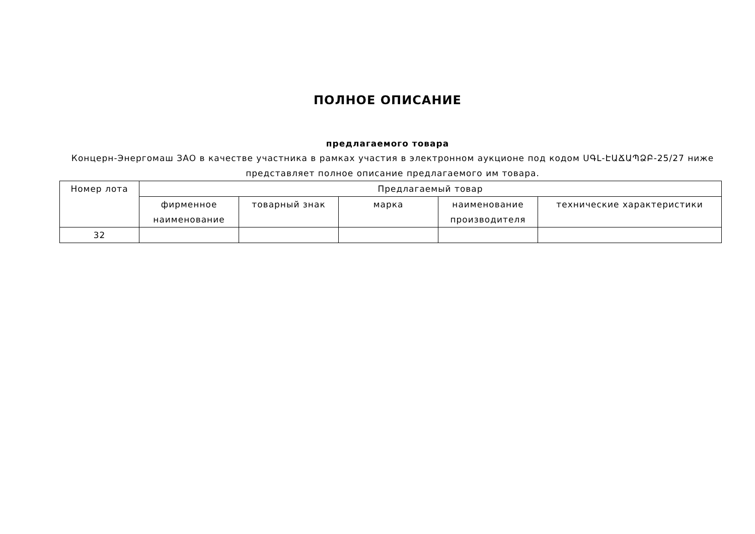ПОЛНОЕ ОПИСАНИЕ
предлагаемого товара
Концерн-Энергомаш ЗАО в качестве участника в рамках участия в электронном аукционе под кодом ՍԳԼ-ԷԱՃԱՊՁԲ-25/27 ниже представляет полное описание предлагаемого им товара.
| Номер лота | Предлагаемый товар | | | | |
| --- | --- | --- | --- | --- | --- |
| | фирменное наименование | товарный знак | марка | наименование производителя | технические характеристики |
| 32 | | | | | |